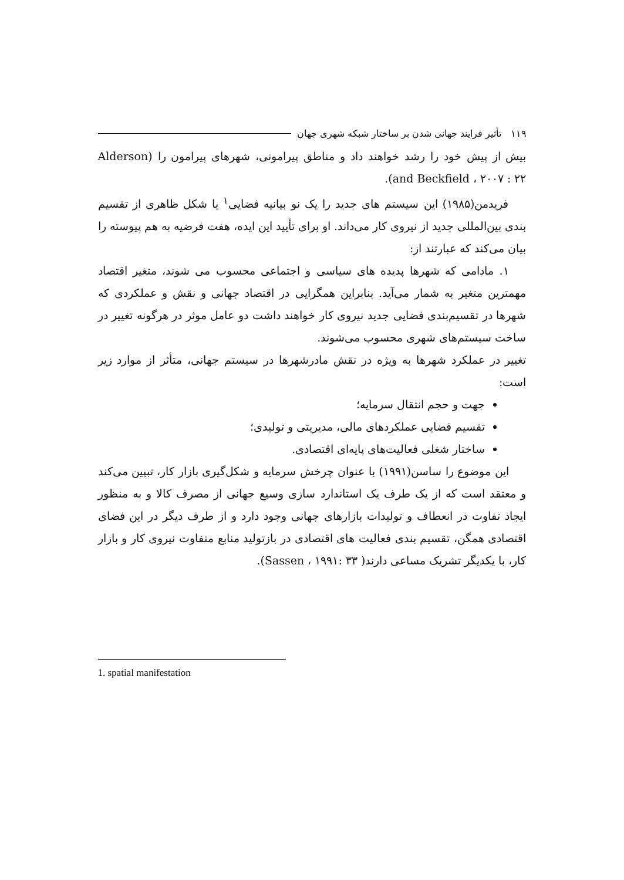۱۱۹ تأثیر فرایند جهانی شدن بر ساختار شبکه شهری جهان
بیش از پیش خود را رشد خواهند داد و مناطق پیرامونی، شهرهای پیرامون را (Alderson and Beckfield ، ۲۰۰۷ : ۲۲).
فریدمن(۱۹۸۵) این سیستم های جدید را یک نو بیانیه فضایی<sup>۱</sup> یا شکل ظاهری از تقسیم بندی بین‌المللی جدید از نیروی کار می‌داند. او برای تأیید این ایده، هفت فرضیه به هم پیوسته را بیان می‌کند که عبارتند از:
۱. مادامی که شهرها پدیده های سیاسی و اجتماعی محسوب می شوند، متغیر اقتصاد مهمترین متغیر به شمار می‌آید. بنابراین همگرایی در اقتصاد جهانی و نقش و عملکردی که شهرها در تقسیم‌بندی فضایی جدید نیروی کار خواهند داشت دو عامل موثر در هرگونه تغییر در ساخت سیستم‌های شهری محسوب می‌شوند.
تغییر در عملکرد شهرها به ویژه در نقش مادرشهرها در سیستم جهانی، متأثر از موارد زیر است:
جهت و حجم انتقال سرمایه؛
تقسیم فضایی عملکردهای مالی، مدیریتی و تولیدی؛
ساختار شغلی فعالیت‌های پایه‌ای اقتصادی.
این موضوع را ساسن(۱۹۹۱) با عنوان چرخش سرمایه و شکل‌گیری بازار کار، تبیین می‌کند و معتقد است که از یک طرف یک استاندارد سازی وسیع جهانی از مصرف کالا و به منظور ایجاد تفاوت در انعطاف و تولیدات بازارهای جهانی وجود دارد و از طرف دیگر در این فضای اقتصادی همگن، تقسیم بندی فعالیت های اقتصادی در بازتولید منابع متفاوت نیروی کار و بازار کار، با یکدیگر تشریک مساعی دارند( Sassen ، ۱۹۹۱: ۳۳).
1. spatial manifestation